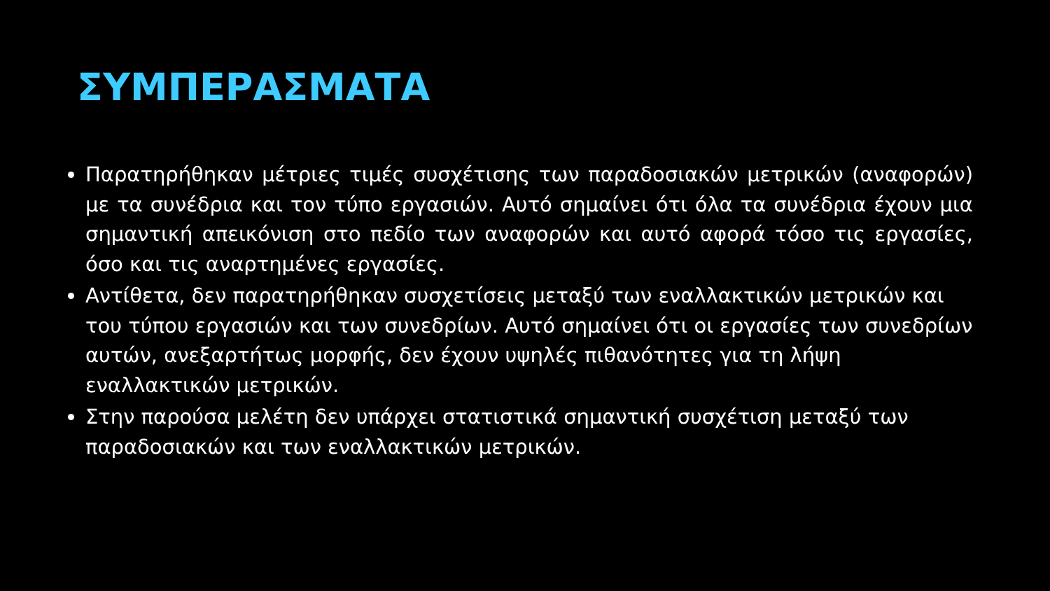ΣΥΜΠΕΡΑΣΜΑΤΑ
Παρατηρήθηκαν μέτριες τιμές συσχέτισης των παραδοσιακών μετρικών (αναφορών) με τα συνέδρια και τον τύπο εργασιών. Αυτό σημαίνει ότι όλα τα συνέδρια έχουν μια σημαντική απεικόνιση στο πεδίο των αναφορών και αυτό αφορά τόσο τις εργασίες, όσο και τις αναρτημένες εργασίες.
Αντίθετα, δεν παρατηρήθηκαν συσχετίσεις μεταξύ των εναλλακτικών μετρικών και του τύπου εργασιών και των συνεδρίων. Αυτό σημαίνει ότι οι εργασίες των συνεδρίων αυτών, ανεξαρτήτως μορφής, δεν έχουν υψηλές πιθανότητες για τη λήψη εναλλακτικών μετρικών.
Στην παρούσα μελέτη δεν υπάρχει στατιστικά σημαντική συσχέτιση μεταξύ των παραδοσιακών και των εναλλακτικών μετρικών.